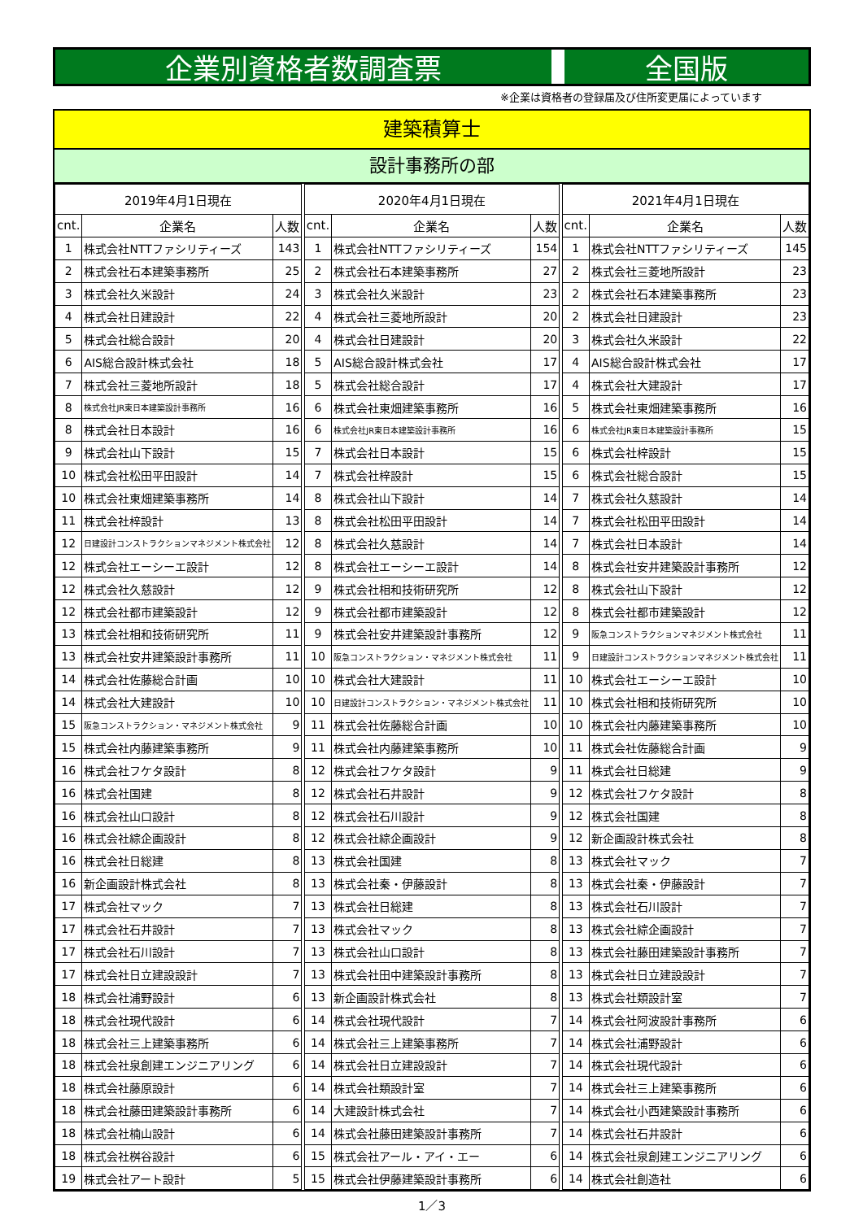企業別資格者数調査票 全国版
※企業は資格者の登録届及び住所変更届によっています
建築積算士
設計事務所の部
| 2019年4月1日現在 | | |
| --- | --- | --- |
| cnt. | 企業名 | 人数 |
| 1 | 株式会社NTTファシリティーズ | 143 |
| 2 | 株式会社石本建築事務所 | 25 |
| 3 | 株式会社久米設計 | 24 |
| 4 | 株式会社日建設計 | 22 |
| 5 | 株式会社総合設計 | 20 |
| 6 | AIS総合設計株式会社 | 18 |
| 7 | 株式会社三菱地所設計 | 18 |
| 8 | 株式会社JR東日本建築設計事務所 | 16 |
| 8 | 株式会社日本設計 | 16 |
| 9 | 株式会社山下設計 | 15 |
| 10 | 株式会社松田平田設計 | 14 |
| 10 | 株式会社東畑建築事務所 | 14 |
| 11 | 株式会社梓設計 | 13 |
| 12 | 日建設計コンストラクションマネジメント株式会社 | 12 |
| 12 | 株式会社エーシーエ設計 | 12 |
| 12 | 株式会社久慈設計 | 12 |
| 12 | 株式会社都市建築設計 | 12 |
| 13 | 株式会社相和技術研究所 | 11 |
| 13 | 株式会社安井建築設計事務所 | 11 |
| 14 | 株式会社佐藤総合計画 | 10 |
| 14 | 株式会社大建設計 | 10 |
| 15 | 阪急コンストラクション・マネジメント株式会社 | 9 |
| 15 | 株式会社内藤建築事務所 | 9 |
| 16 | 株式会社フケタ設計 | 8 |
| 16 | 株式会社国建 | 8 |
| 16 | 株式会社山口設計 | 8 |
| 16 | 株式会社綜企画設計 | 8 |
| 16 | 株式会社日総建 | 8 |
| 16 | 新企画設計株式会社 | 8 |
| 17 | 株式会社マック | 7 |
| 17 | 株式会社石井設計 | 7 |
| 17 | 株式会社石川設計 | 7 |
| 17 | 株式会社日立建設設計 | 7 |
| 18 | 株式会社浦野設計 | 6 |
| 18 | 株式会社現代設計 | 6 |
| 18 | 株式会社三上建築事務所 | 6 |
| 18 | 株式会社泉創建エンジニアリング | 6 |
| 18 | 株式会社藤原設計 | 6 |
| 18 | 株式会社藤田建築設計事務所 | 6 |
| 18 | 株式会社楠山設計 | 6 |
| 18 | 株式会社桝谷設計 | 6 |
| 19 | 株式会社アート設計 | 5 |
| 2020年4月1日現在 | | |
| --- | --- | --- |
| cnt. | 企業名 | 人数 |
| 1 | 株式会社NTTファシリティーズ | 154 |
| 2 | 株式会社石本建築事務所 | 27 |
| 3 | 株式会社久米設計 | 23 |
| 4 | 株式会社三菱地所設計 | 20 |
| 4 | 株式会社日建設計 | 20 |
| 5 | AIS総合設計株式会社 | 17 |
| 5 | 株式会社総合設計 | 17 |
| 6 | 株式会社東畑建築事務所 | 16 |
| 6 | 株式会社JR東日本建築設計事務所 | 16 |
| 7 | 株式会社日本設計 | 15 |
| 7 | 株式会社梓設計 | 15 |
| 8 | 株式会社山下設計 | 14 |
| 8 | 株式会社松田平田設計 | 14 |
| 8 | 株式会社久慈設計 | 14 |
| 8 | 株式会社エーシーエ設計 | 14 |
| 9 | 株式会社相和技術研究所 | 12 |
| 9 | 株式会社都市建築設計 | 12 |
| 9 | 株式会社安井建築設計事務所 | 12 |
| 10 | 阪急コンストラクション・マネジメント株式会社 | 11 |
| 10 | 株式会社大建設計 | 11 |
| 10 | 日建設計コンストラクション・マネジメント株式会社 | 11 |
| 11 | 株式会社佐藤総合計画 | 10 |
| 11 | 株式会社内藤建築事務所 | 10 |
| 12 | 株式会社フケタ設計 | 9 |
| 12 | 株式会社石井設計 | 9 |
| 12 | 株式会社石川設計 | 9 |
| 12 | 株式会社綜企画設計 | 9 |
| 13 | 株式会社国建 | 8 |
| 13 | 株式会社秦・伊藤設計 | 8 |
| 13 | 株式会社日総建 | 8 |
| 13 | 株式会社マック | 8 |
| 13 | 株式会社山口設計 | 8 |
| 13 | 株式会社田中建築設計事務所 | 8 |
| 13 | 新企画設計株式会社 | 8 |
| 14 | 株式会社現代設計 | 7 |
| 14 | 株式会社三上建築事務所 | 7 |
| 14 | 株式会社日立建設設計 | 7 |
| 14 | 株式会社類設計室 | 7 |
| 14 | 大建設計株式会社 | 7 |
| 14 | 株式会社藤田建築設計事務所 | 7 |
| 15 | 株式会社アール・アイ・エー | 6 |
| 15 | 株式会社伊藤建築設計事務所 | 6 |
| 2021年4月1日現在 | | |
| --- | --- | --- |
| cnt. | 企業名 | 人数 |
| 1 | 株式会社NTTファシリティーズ | 145 |
| 2 | 株式会社三菱地所設計 | 23 |
| 2 | 株式会社石本建築事務所 | 23 |
| 2 | 株式会社日建設計 | 23 |
| 3 | 株式会社久米設計 | 22 |
| 4 | AIS総合設計株式会社 | 17 |
| 4 | 株式会社大建設計 | 17 |
| 5 | 株式会社東畑建築事務所 | 16 |
| 6 | 株式会社JR東日本建築設計事務所 | 15 |
| 6 | 株式会社梓設計 | 15 |
| 6 | 株式会社総合設計 | 15 |
| 7 | 株式会社久慈設計 | 14 |
| 7 | 株式会社松田平田設計 | 14 |
| 7 | 株式会社日本設計 | 14 |
| 8 | 株式会社安井建築設計事務所 | 12 |
| 8 | 株式会社山下設計 | 12 |
| 8 | 株式会社都市建築設計 | 12 |
| 9 | 阪急コンストラクションマネジメント株式会社 | 11 |
| 9 | 日建設計コンストラクションマネジメント株式会社 | 11 |
| 10 | 株式会社エーシーエ設計 | 10 |
| 10 | 株式会社相和技術研究所 | 10 |
| 10 | 株式会社内藤建築事務所 | 10 |
| 11 | 株式会社佐藤総合計画 | 9 |
| 11 | 株式会社日総建 | 9 |
| 12 | 株式会社フケタ設計 | 8 |
| 12 | 株式会社国建 | 8 |
| 12 | 新企画設計株式会社 | 8 |
| 13 | 株式会社マック | 7 |
| 13 | 株式会社秦・伊藤設計 | 7 |
| 13 | 株式会社石川設計 | 7 |
| 13 | 株式会社綜企画設計 | 7 |
| 13 | 株式会社藤田建築設計事務所 | 7 |
| 13 | 株式会社日立建設設計 | 7 |
| 13 | 株式会社類設計室 | 7 |
| 14 | 株式会社阿波設計事務所 | 6 |
| 14 | 株式会社浦野設計 | 6 |
| 14 | 株式会社現代設計 | 6 |
| 14 | 株式会社三上建築事務所 | 6 |
| 14 | 株式会社小西建築設計事務所 | 6 |
| 14 | 株式会社石井設計 | 6 |
| 14 | 株式会社泉創建エンジニアリング | 6 |
| 14 | 株式会社創造社 | 6 |
1／3